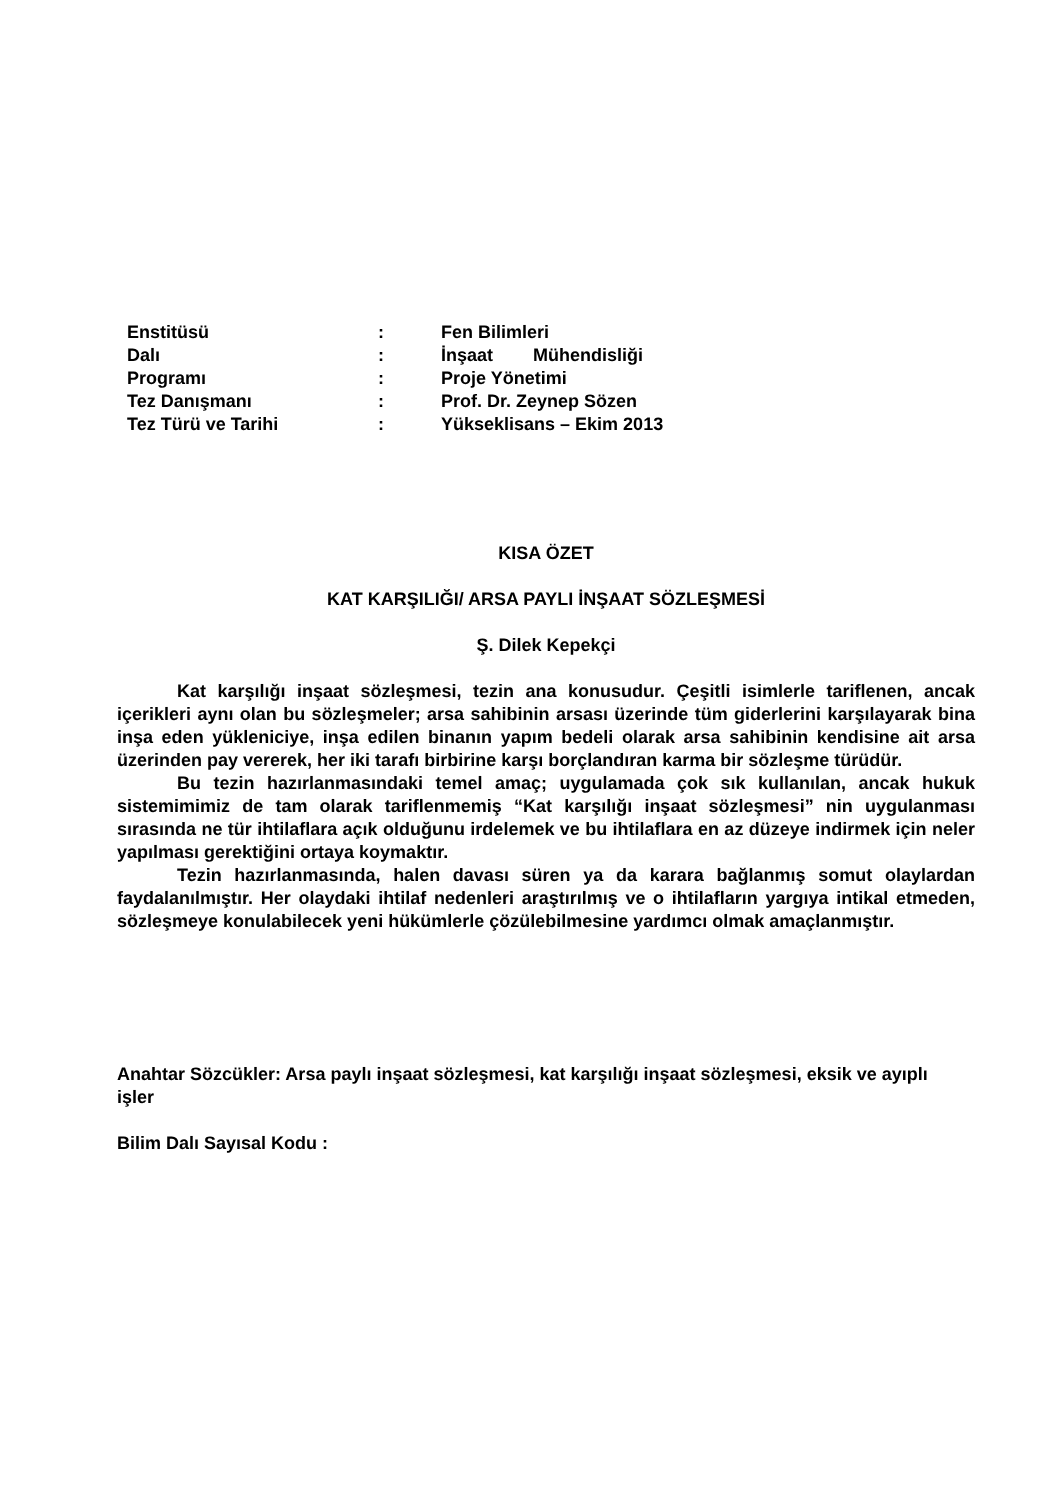| Enstitüsü | : | Fen Bilimleri |
| Dalı | : | İnşaat Mühendisliği |
| Programı | : | Proje Yönetimi |
| Tez Danışmanı | : | Prof. Dr. Zeynep Sözen |
| Tez Türü ve Tarihi | : | Yükseklisans – Ekim 2013 |
KISA ÖZET
KAT KARŞILIĞI/ ARSA PAYLI İNŞAAT SÖZLEŞMESİ
Ş. Dilek Kepekçi
Kat karşılığı inşaat sözleşmesi, tezin ana konusudur. Çeşitli isimlerle tariflenen, ancak içerikleri aynı olan bu sözleşmeler; arsa sahibinin arsası üzerinde tüm giderlerini karşılayarak bina inşa eden yükleniciye, inşa edilen binanın yapım bedeli olarak arsa sahibinin kendisine ait arsa üzerinden pay vererek, her iki tarafı birbirine karşı borçlandıran karma bir sözleşme türüdür.
Bu tezin hazırlanmasındaki temel amaç; uygulamada çok sık kullanılan, ancak hukuk sistemimimiz de tam olarak tariflenmemiş “Kat karşılığı inşaat sözleşmesi” nin uygulanması sırasında ne tür ihtilaflara açık olduğunu irdelemek ve bu ihtilaflara en az düzeye indirmek için neler yapılması gerektiğini ortaya koymaktır.
Tezin hazırlanmasında, halen davası süren ya da karara bağlanmış somut olaylardan faydalanılmıştır. Her olaydaki ihtilaf nedenleri araştırılmış ve o ihtilafların yargıya intikal etmeden, sözleşmeye konulabilecek yeni hükümlerle çözülebilmesine yardımcı olmak amaçlanmıştır.
Anahtar Sözcükler: Arsa paylı inşaat sözleşmesi, kat karşılığı inşaat sözleşmesi, eksik ve ayıplı işler
Bilim Dalı Sayısal Kodu :